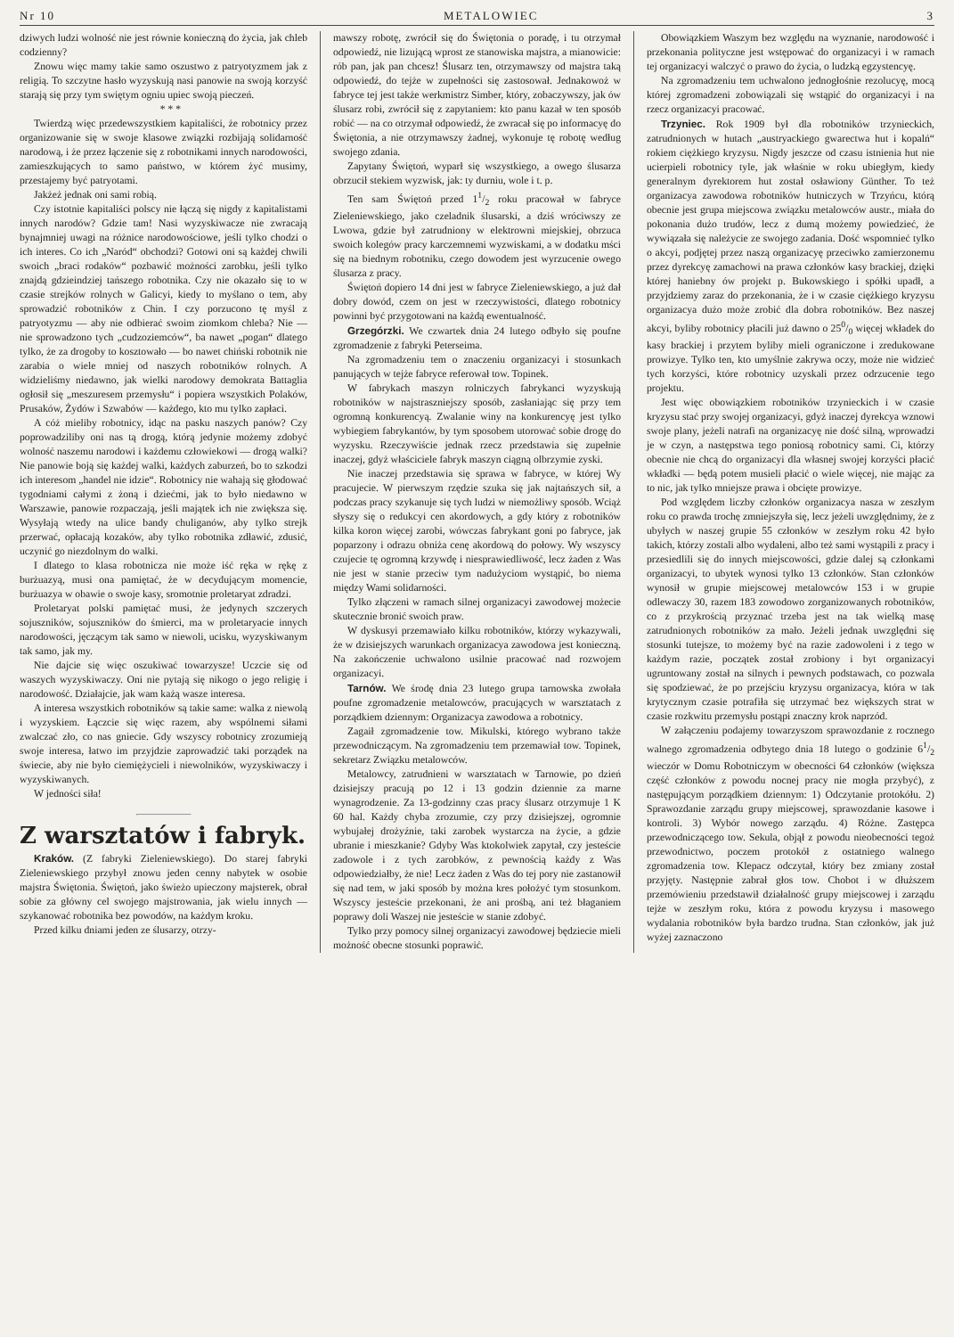Nr 10 METALOWIEC 3
dziwych ludzi wolność nie jest równie konieczną do życia, jak chleb codzienny?
Znowu więc mamy takie samo oszustwo z patryotyzmem jak z religią. To szczytne hasło wyzyskują nasi panowie na swoją korzyść starają się przy tym swiętym ogniu upiec swoją pieczeń.
* * *
Twierdzą więc przedewszystkiem kapitaliści, że robotnicy przez organizowanie się w swoje klasowe związki rozbijają solidarność narodową, i że przez łączenie się z robotnikami innych narodowości, zamieszkujących to samo państwo, w którem żyć musimy, przestajemy być patryotami.
Jakżeż jednak oni sami robią.
Czy istotnie kapitaliści polscy nie łączą się nigdy z kapitalistami innych narodów? Gdzie tam! Nasi wyzyskiwacze nie zwracają bynajmniej uwagi na różnice narodowościowe, jeśli tylko chodzi o ich interes. Co ich „Naród“ obchodzi? Gotowi oni są każdej chwili swoich „braci rodaków“ pozbawić możności zarobku, jeśli tylko znajdą gdzieindziej tańszego robotnika. Czy nie okazało się to w czasie strejków rolnych w Galicyi, kiedy to myślano o tem, aby sprowadzić robotników z Chin. I czy porzucono tę myśl z patryotyzmu — aby nie odbierać swoim ziomkom chleba? Nie — nie sprowadzono tych „cudzoziemców“, ba nawet „pogan“ dlatego tylko, że za drogoby to kosztowało — bo nawet chiński robotnik nie zarabia o wiele mniej od naszych robotników rolnych. A widzieliśmy niedawno, jak wielki narodowy demokrata Battaglia ogłosił się „meszuresem przemysłu“ i popiera wszystkich Polaków, Prusaków, Żydów i Szwabów — każdego, kto mu tylko zapłaci.
A cóż mieliby robotnicy, idąc na pasku naszych panów? Czy poprowadziliby oni nas tą drogą, którą jedynie możemy zdobyć wolność naszemu narodowi i każdemu człowiekowi — drogą walki? Nie panowie boją się każdej walki, każdych zaburzeń, bo to szkodzi ich interesom „handel nie idzie“. Robotnicy nie wahają się głodować tygodniami całymi z żoną i dziećmi, jak to było niedawno w Warszawie, panowie rozpaczają, jeśli majątek ich nie zwiększa się. Wysyłają wtedy na ulice bandy chuliganów, aby tylko strejk przerwać, opłacają kozaków, aby tylko robotnika zdławić, zdusić, uczynić go niezdolnym do walki.
I dlatego to klasa robotnicza nie może iść ręka w rękę z burżuazyą, musi ona pamiętać, że w decydującym momencie, burżuazya w obawie o swoje kasy, sromotnie proletaryat zdradzi.
Proletaryat polski pamiętać musi, że jedynych szczerych sojuszników, sojuszników do śmierci, ma w proletaryacie innych narodowości, jęczącym tak samo w niewoli, ucisku, wyzyskiwanym tak samo, jak my.
Nie dajcie się więc oszukiwać towarzysze! Uczcie się od waszych wyzyskiwaczy. Oni nie pytają się nikogo o jego religię i narodowość. Działajcie, jak wam każą wasze interesa.
A interesa wszystkich robotników są takie same: walka z niewolą i wyzyskiem. Łączcie się więc razem, aby wspólnemi siłami zwalczać zło, co nas gniecie. Gdy wszyscy robotnicy zrozumieją swoje interesa, łatwo im przyjdzie zaprowadzić taki porządek na świecie, aby nie było ciemiężycieli i niewolników, wyzyskiwaczy i wyzyskiwanych.
W jedności siła!
Z warsztatów i fabryk.
Kraków. (Z fabryki Zieleniewskiego). Do starej fabryki Zieleniewskiego przybył znowu jeden cenny nabytek w osobie majstra Świętonia. Świętoń, jako świeżo upieczony majsterek, obrał sobie za główny cel swojego majstrowania, jak wielu innych — szykanować robotnika bez powodów, na każdym kroku.
Przed kilku dniami jeden ze ślusarzy, otrzy-
mawszy robotę, zwrócił się do Świętonia o poradę, i tu otrzymał odpowiedź, nie lizującą wprost ze stanowiska majstra, a mianowicie: rób pan, jak pan chcesz! Ślusarz ten, otrzymawszy od majstra taką odpowiedź, do tejże w zupełności się zastosował. Jednakowoż w fabryce tej jest także werkmistrz Simber, który, zobaczywszy, jak ów ślusarz robi, zwrócił się z zapytaniem: kto panu kazał w ten sposób robić — na co otrzymał odpowiedź, że zwracał się po informacyę do Świętonia, a nie otrzymawszy żadnej, wykonuje tę robotę według swojego zdania.
Zapytany Świętoń, wyparł się wszystkiego, a owego ślusarza obrzucił stekiem wyzwisk, jak: ty durniu, wole i t. p.
Ten sam Świętoń przed 11/2 roku pracował w fabryce Zieleniewskiego, jako czeladnik ślusarski, a dziś wróciwszy ze Lwowa, gdzie był zatrudniony w elektrowni miejskiej, obrzuca swoich kolegów pracy karczemnemi wyzwiskami, a w dodatku mści się na biednym robotniku, czego dowodem jest wyrzucenie owego ślusarza z pracy.
Świętoń dopiero 14 dni jest w fabryce Zieleniewskiego, a już dał dobry dowód, czem on jest w rzeczywistości, dlatego robotnicy powinni być przygotowani na każdą ewentualność.
Grzegórzki. We czwartek dnia 24 lutego odbyło się poufne zgromadzenie z fabryki Peterseima.
Na zgromadzeniu tem o znaczeniu organizacyi i stosunkach panujących w tejże fabryce referował tow. Topinek.
W fabrykach maszyn rolniczych fabrykanci wyzyskują robotników w najstraszniejszy sposób, zasłaniając się przy tem ogromną konkurencyą. Zwalanie winy na konkurencyę jest tylko wybiegiem fabrykantów, by tym sposobem utorować sobie drogę do wyzysku. Rzeczywiście jednak rzecz przedstawia się zupełnie inaczej, gdyż właściciele fabryk maszyn ciągną olbrzymie zyski.
Nie inaczej przedstawia się sprawa w fabryce, w której Wy pracujecie. W pierwszym rzędzie szuka się jak najtańszych sił, a podczas pracy szykanuje się tych ludzi w niemożliwy sposób. Wciąż słyszy się o redukcyi cen akordowych, a gdy który z robotników kilka koron więcej zarobi, wówczas fabrykant goni po fabryce, jak poparzony i odrazu obniża cenę akordową do połowy. Wy wszyscy czujecie tę ogromną krzywdę i niesprawiedliwość, lecz żaden z Was nie jest w stanie przeciw tym nadużyciom wystąpić, bo niema między Wami solidarności.
Tylko złączeni w ramach silnej organizacyi zawodowej możecie skutecznie bronić swoich praw.
W dyskusyi przemawiało kilku robotników, którzy wykazywali, że w dzisiejszych warunkach organizacya zawodowa jest konieczną. Na zakończenie uchwalono usilnie pracować nad rozwojem organizacyi.
Tarnów. We środę dnia 23 lutego grupa tarnowska zwołała poufne zgromadzenie metalowców, pracujących w warsztatach z porządkiem dziennym: Organizacya zawodowa a robotnicy.
Zagaił zgromadzenie tow. Mikulski, którego wybrano także przewodniczącym. Na zgromadzeniu tem przemawiał tow. Topinek, sekretarz Związku metalowców.
Metalowcy, zatrudnieni w warsztatach w Tarnowie, po dzień dzisiejszy pracują po 12 i 13 godzin dziennie za marne wynagrodzenie. Za 13-godzinny czas pracy ślusarz otrzymuje 1 K 60 hal. Każdy chyba zrozumie, czy przy dzisiejszej, ogromnie wybujałej drożyźnie, taki zarobek wystarcza na życie, a gdzie ubranie i mieszkanie? Gdyby Was ktokolwiek zapytał, czy jesteście zadowole i z tych zarobków, z pewnością każdy z Was odpowiedziałby, że nie! Lecz żaden z Was do tej pory nie zastanowił się nad tem, w jaki sposób by można kres położyć tym stosunkom. Wszyscy jesteście przekonani, że ani prośbą, ani też błaganiem poprawy doli Waszej nie jesteście w stanie zdobyć.
Tylko przy pomocy silnej organizacyi zawodowej będziecie mieli możność obecne stosunki poprawić.
Obowiązkiem Waszym bez względu na wyznanie, narodowość i przekonania polityczne jest wstępować do organizacyi i w ramach tej organizacyi walczyć o prawo do życia, o ludzką egzystencyę.
Na zgromadzeniu tem uchwalono jednogłośnie rezolucyę, mocą której zgromadzeni zobowiązali się wstąpić do organizacyi i na rzecz organizacyi pracować.
Trzyniec. Rok 1909 był dla robotników trzynieckich, zatrudnionych w hutach „austryackiego gwarectwa hut i kopalń“ rokiem ciężkiego kryzysu. Nigdy jeszcze od czasu istnienia hut nie ucierpieli robotnicy tyle, jak właśnie w roku ubiegłym, kiedy generalnym dyrektorem hut został osławiony Günther. To też organizacya zawodowa robotników hutniczych w Trzyńcu, którą obecnie jest grupa miejscowa związku metalowców austr., miała do pokonania dużo trudów, lecz z dumą możemy powiedzieć, że wywiązała się należycie ze swojego zadania. Dość wspomnieć tylko o akcyi, podjętej przez naszą organizacyę przeciwko zamierzonemu przez dyrekcyę zamachowi na prawa członków kasy brackiej, dzięki której haniebny ów projekt p. Bukowskiego i spółki upadł, a przyjdziemy zaraz do przekonania, że i w czasie ciężkiego kryzysu organizacya dużo może zrobić dla dobra robotników. Bez naszej akcyi, byliby robotnicy płacili już dawno o 250/0 więcej wkładek do kasy brackiej i przytem byliby mieli ograniczone i zredukowane prowizye. Tylko ten, kto umyślnie zakrywa oczy, może nie widzieć tych korzyści, które robotnicy uzyskali przez odrzucenie tego projektu.
Jest więc obowiązkiem robotników trzynieckich i w czasie kryzysu stać przy swojej organizacyi, gdyż inaczej dyrekcya wznowi swoje plany, jeżeli natrafi na organizacyę nie dość silną, wprowadzi je w czyn, a następstwa tego poniosą robotnicy sami. Ci, którzy obecnie nie chcą do organizacyi dla własnej swojej korzyści płacić wkładki — będą potem musieli płacić o wiele więcej, nie mając za to nic, jak tylko mniejsze prawa i obcięte prowizye.
Pod względem liczby członków organizacya nasza w zeszłym roku co prawda trochę zmniejszyła się, lecz jeżeli uwzględnimy, że z ubyłych w naszej grupie 55 członków w zeszłym roku 42 było takich, którzy zostali albo wydaleni, albo też sami wystąpili z pracy i przesiedlili się do innych miejscowości, gdzie dalej są członkami organizacyi, to ubytek wynosi tylko 13 członków. Stan członków wynosił w grupie miejscowej metalowców 153 i w grupie odlewaczy 30, razem 183 zowodowo zorganizowanych robotników, co z przykrością przyznać trzeba jest na tak wielką masę zatrudnionych robotników za mało. Jeżeli jednak uwzględni się stosunki tutejsze, to możemy być na razie zadowoleni i z tego w każdym razie, początek został zrobiony i byt organizacyi ugruntowany został na silnych i pewnych podstawach, co pozwala się spodziewać, że po przejściu kryzysu organizacya, która w tak krytycznym czasie potrafiła się utrzymać bez większych strat w czasie rozkwitu przemysłu postąpi znaczny krok naprzód.
W załączeniu podajemy towarzyszom sprawozdanie z rocznego walnego zgromadzenia odbytego dnia 18 lutego o godzinie 61/2 wieczór w Domu Robotniczym w obecności 64 członków (większa część członków z powodu nocnej pracy nie mogła przybyć), z następującym porządkiem dziennym: 1) Odczytanie protokółu. 2) Sprawozdanie zarządu grupy miejscowej, sprawozdanie kasowe i kontroli. 3) Wybór nowego zarządu. 4) Różne. Zastępca przewodniczącego tow. Sekula, objął z powodu nieobecności tegoż przewodnictwo, poczem protokół z ostatniego walnego zgromadzenia tow. Klepacz odczytał, który bez zmiany został przyjęty. Następnie zabrał głos tow. Chobot i w dłuższem przemówieniu przedstawił działalność grupy miejscowej i zarządu tejże w zeszłym roku, która z powodu kryzysu i masowego wydalania robotników była bardzo trudna. Stan członków, jak już wyżej zaznaczono